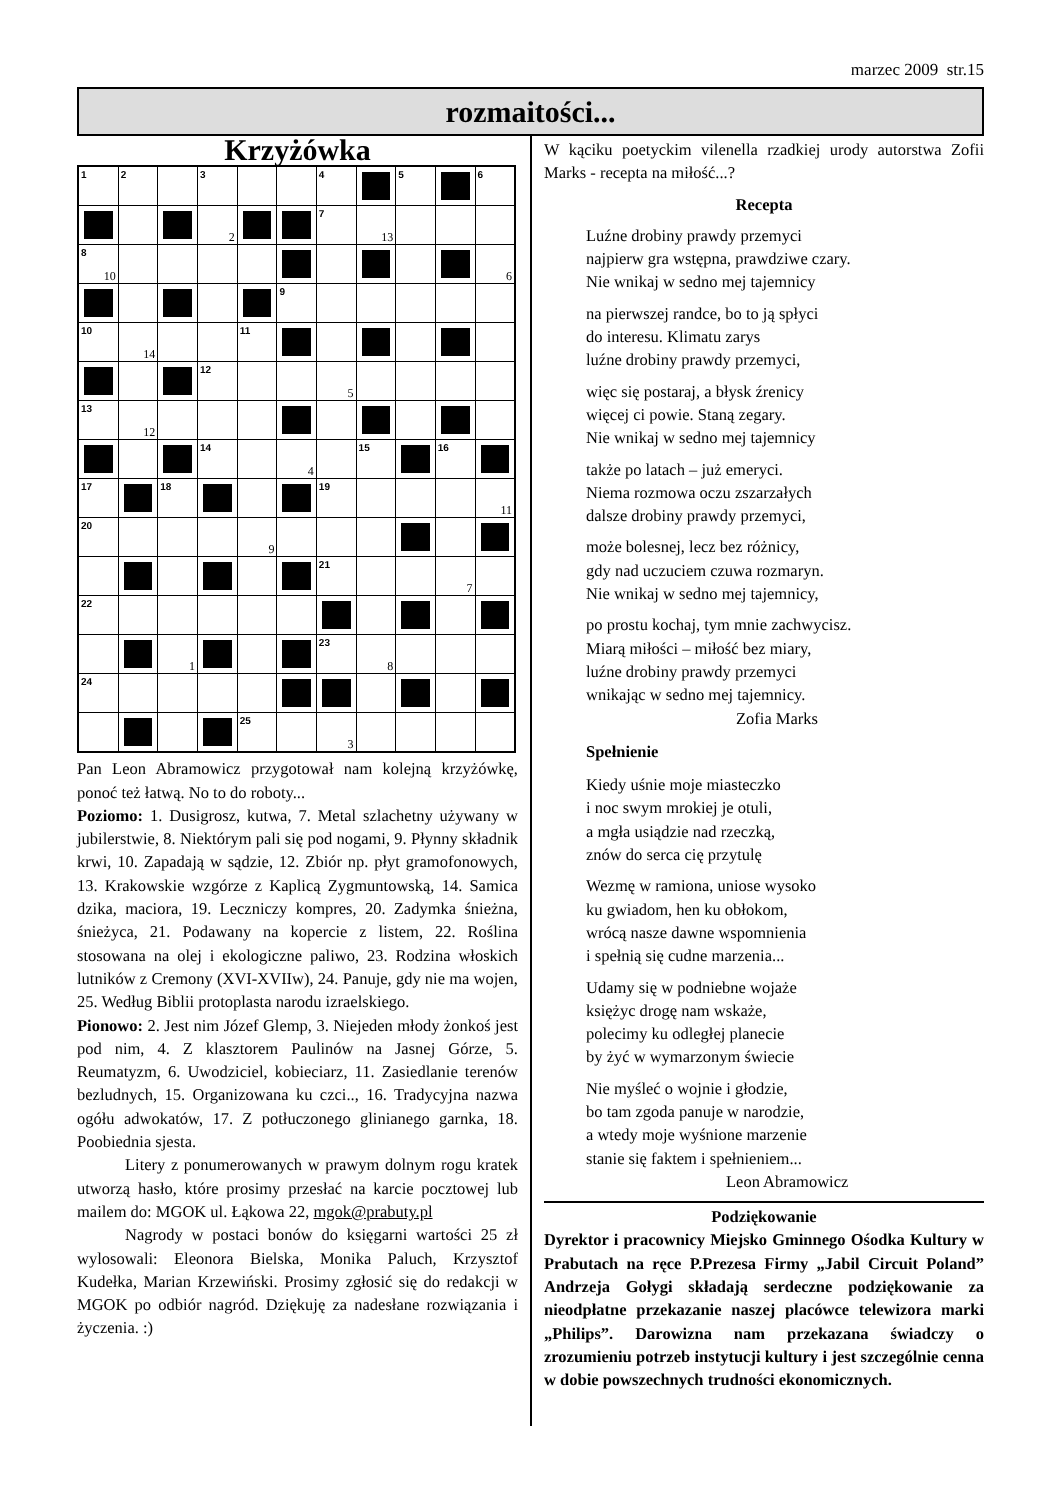marzec 2009 str.15
rozmaitości...
Krzyżówka
| 1 | 2 | | 3 | | | 4 | | 5 | | 6 |
| | | | 2 | | | 7 | 13 | | | |
| 8 10 | | | | | | | | | | 6 |
| | | | | | 9 | | | | | |
| 10 | 14 | | | 11 | | | | | | |
| | | | 12 | | | 5 | | | | |
| 13 | 12 | | | | | | | | | |
| | | | 14 | | 4 | | 15 | | 16 | |
| 17 | | 18 | | | | 19 | | | | 11 |
| 20 | | | | 9 | | | | | | |
| | | | | | | 21 | | | 7 | |
| 22 | | | | | | | | | | |
| | | 1 | | | | 23 | 8 | | | |
| 24 | | | | | | | | | | |
| | | | | 25 | | 3 | | | | |
Pan Leon Abramowicz przygotował nam kolejną krzyżówkę, ponoć też łatwą. No to do roboty...
Poziomo: 1. Dusigrosz, kutwa, 7. Metal szlachetny używany w jubilerstwie, 8. Niektórym pali się pod nogami, 9. Płynny składnik krwi, 10. Zapadają w sądzie, 12. Zbiór np. płyt gramofonowych, 13. Krakowskie wzgórze z Kaplicą Zygmuntowską, 14. Samica dzika, maciora, 19. Leczniczy kompres, 20. Zadymka śnieżna, śnieżyca, 21. Podawany na kopercie z listem, 22. Roślina stosowana na olej i ekologiczne paliwo, 23. Rodzina włoskich lutników z Cremony (XVI-XVIIw), 24. Panuje, gdy nie ma wojen, 25. Według Biblii protoplasta narodu izraelskiego.
Pionowo: 2. Jest nim Józef Glemp, 3. Niejeden młody żonkoś jest pod nim, 4. Z klasztorem Paulinów na Jasnej Górze, 5. Reumatyzm, 6. Uwodziciel, kobieciarz, 11. Zasiedlanie terenów bezludnych, 15. Organizowana ku czci.., 16. Tradycyjna nazwa ogółu adwokatów, 17. Z potłuczonego glinianego garnka, 18. Poobiednia sjesta.
Litery z ponumerowanych w prawym dolnym rogu kratek utworzą hasło, które prosimy przesłać na karcie pocztowej lub mailem do: MGOK ul. Łąkowa 22, mgok@prabuty.pl
Nagrody w postaci bonów do księgarni wartości 25 zł wylosowali: Eleonora Bielska, Monika Paluch, Krzysztof Kudełka, Marian Krzewiński. Prosimy zgłosić się do redakcji w MGOK po odbiór nagród. Dziękuję za nadesłane rozwiązania i życzenia. :)
W kąciku poetyckim vilenella rzadkiej urody autorstwa Zofii Marks - recepta na miłość...?
Recepta
Luźne drobiny prawdy przemyci
najpierw gra wstępna, prawdziwe czary.
Nie wnikaj w sedno mej tajemnicy
na pierwszej randce, bo to ją spłyci
do interesu. Klimatu zarys
luźne drobiny prawdy przemyci,
więc się postaraj, a błysk źrenicy
więcej ci powie. Staną zegary.
Nie wnikaj w sedno mej tajemnicy
także po latach – już emeryci.
Niema rozmowa oczu zszarzałych
dalsze drobiny prawdy przemyci,
może bolesnej, lecz bez różnicy,
gdy nad uczuciem czuwa rozmaryn.
Nie wnikaj w sedno mej tajemnicy,
po prostu kochaj, tym mnie zachwycisz.
Miarą miłości – miłość bez miary,
luźne drobiny prawdy przemyci
wnikając w sedno mej tajemnicy.
Zofia Marks
Spełnienie
Kiedy uśnie moje miasteczko
i noc swym mrokiej je otuli,
a mgła usiądzie nad rzeczką,
znów do serca cię przytulę
Wezmę w ramiona, uniose wysoko
ku gwiadom, hen ku obłokom,
wrócą nasze dawne wspomnienia
i spełnią się cudne marzenia...
Udamy się w podniebne wojaże
księżyc drogę nam wskaże,
polecimy ku odległej planecie
by żyć w wymarzonym świecie
Nie myśleć o wojnie i głodzie,
bo tam zgoda panuje w narodzie,
a wtedy moje wyśnione marzenie
stanie się faktem i spełnieniem...
Leon Abramowicz
Podziękowanie
Dyrektor i pracownicy Miejsko Gminnego Ośodka Kultury w Prabutach na ręce P.Prezesa Firmy „Jabil Circuit Poland” Andrzeja Gołygi składają serdeczne podziękowanie za nieodpłatne przekazanie naszej placówce telewizora marki „Philips”. Darowizna nam przekazana świadczy o zrozumieniu potrzeb instytucji kultury i jest szczególnie cenna w dobie powszechnych trudności ekonomicznych.